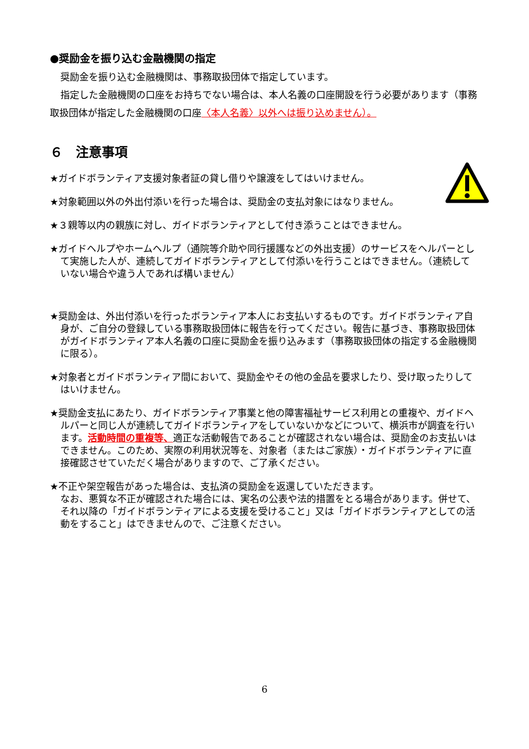●奨励金を振り込む金融機関の指定
奨励金を振り込む金融機関は、事務取扱団体で指定しています。
指定した金融機関の口座をお持ちでない場合は、本人名義の口座開設を行う必要があります（事務取扱団体が指定した金融機関の口座〈本人名義〉以外へは振り込めません）。
６　注意事項
★ガイドボランティア支援対象者証の貸し借りや譲渡をしてはいけません。
★対象範囲以外の外出付添いを行った場合は、奨励金の支払対象にはなりません。
★３親等以内の親族に対し、ガイドボランティアとして付き添うことはできません。
★ガイドヘルプやホームヘルプ（通院等介助や同行援護などの外出支援）のサービスをヘルパーとして実施した人が、連続してガイドボランティアとして付添いを行うことはできません。（連続していない場合や違う人であれば構いません）
★奨励金は、外出付添いを行ったボランティア本人にお支払いするものです。ガイドボランティア自身が、ご自分の登録している事務取扱団体に報告を行ってください。報告に基づき、事務取扱団体がガイドボランティア本人名義の口座に奨励金を振り込みます（事務取扱団体の指定する金融機関に限る）。
★対象者とガイドボランティア間において、奨励金やその他の金品を要求したり、受け取ったりしてはいけません。
★奨励金支払にあたり、ガイドボランティア事業と他の障害福祉サービス利用との重複や、ガイドヘルパーと同じ人が連続してガイドボランティアをしていないかなどについて、横浜市が調査を行います。活動時間の重複等、適正な活動報告であることが確認されない場合は、奨励金のお支払いはできません。このため、実際の利用状況等を、対象者（またはご家族）・ガイドボランティアに直接確認させていただく場合がありますので、ご了承ください。
★不正や架空報告があった場合は、支払済の奨励金を返還していただきます。
なお、悪質な不正が確認された場合には、実名の公表や法的措置をとる場合があります。併せて、それ以降の「ガイドボランティアによる支援を受けること」又は「ガイドボランティアとしての活動をすること」はできませんので、ご注意ください。
6